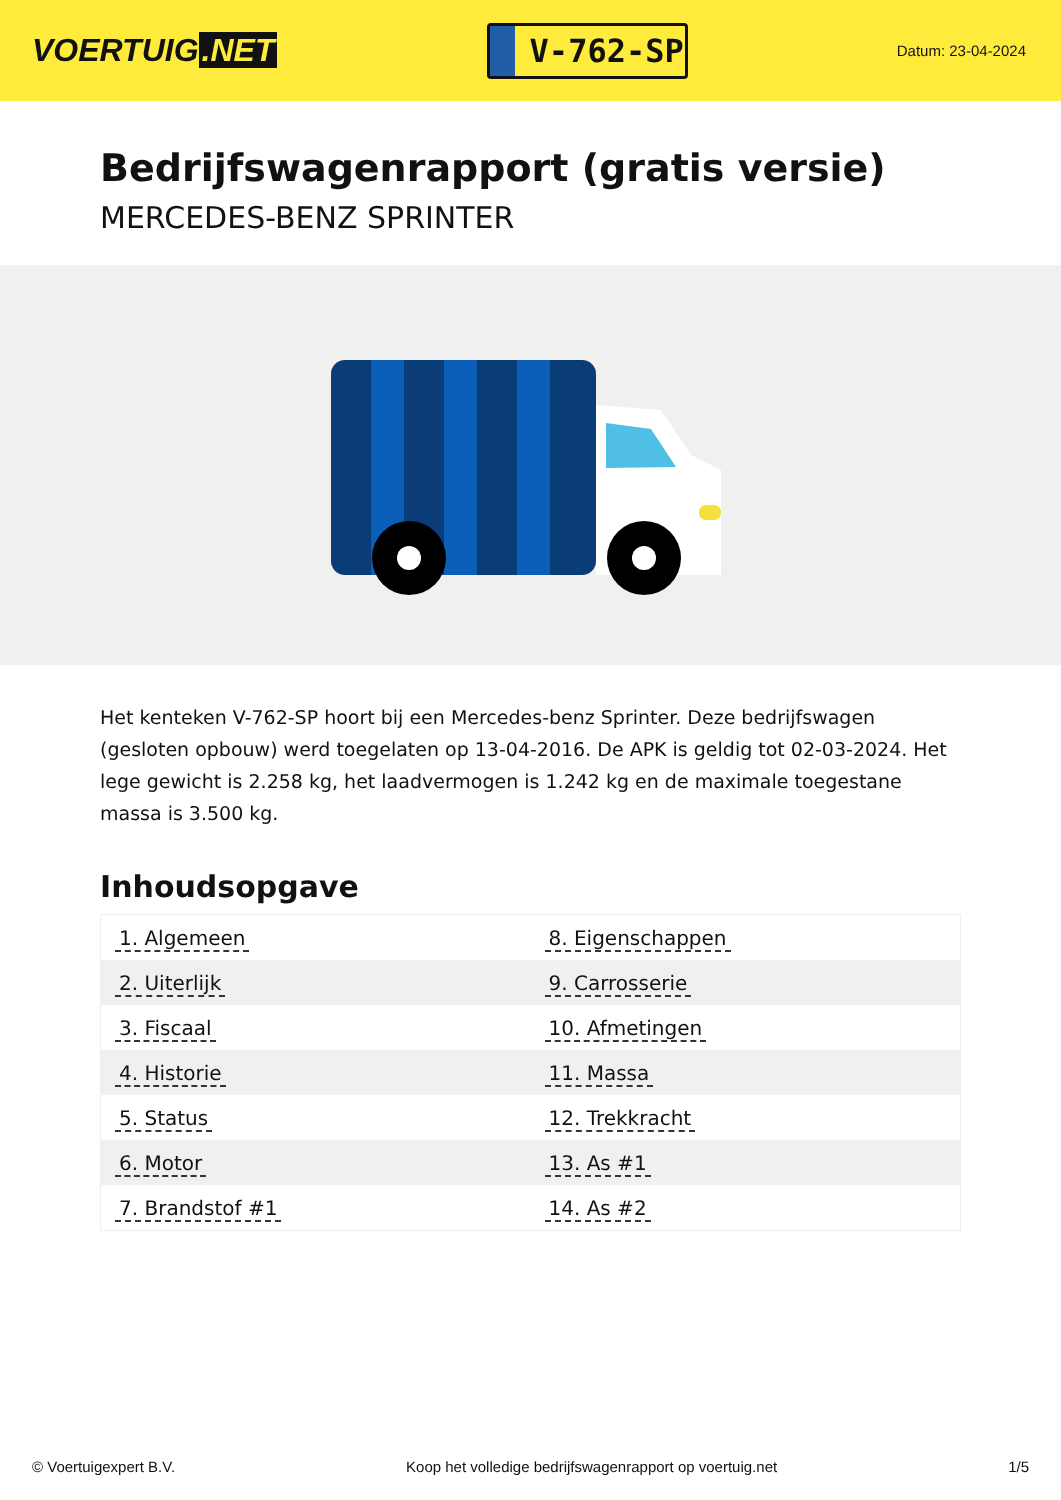VOERTUIG.NET
V-762-SP
Datum: 23-04-2024
Bedrijfswagenrapport (gratis versie)
MERCEDES-BENZ SPRINTER
Het kenteken V-762-SP hoort bij een Mercedes-benz Sprinter. Deze bedrijfswagen (gesloten opbouw) werd toegelaten op 13-04-2016. De APK is geldig tot 02-03-2024. Het lege gewicht is 2.258 kg, het laadvermogen is 1.242 kg en de maximale toegestane massa is 3.500 kg.
Inhoudsopgave
| 1. Algemeen | 8. Eigenschappen |
| 2. Uiterlijk | 9. Carrosserie |
| 3. Fiscaal | 10. Afmetingen |
| 4. Historie | 11. Massa |
| 5. Status | 12. Trekkracht |
| 6. Motor | 13. As #1 |
| 7. Brandstof #1 | 14. As #2 |
© Voertuigexpert B.V. Koop het volledige bedrijfswagenrapport op voertuig.net 1/5